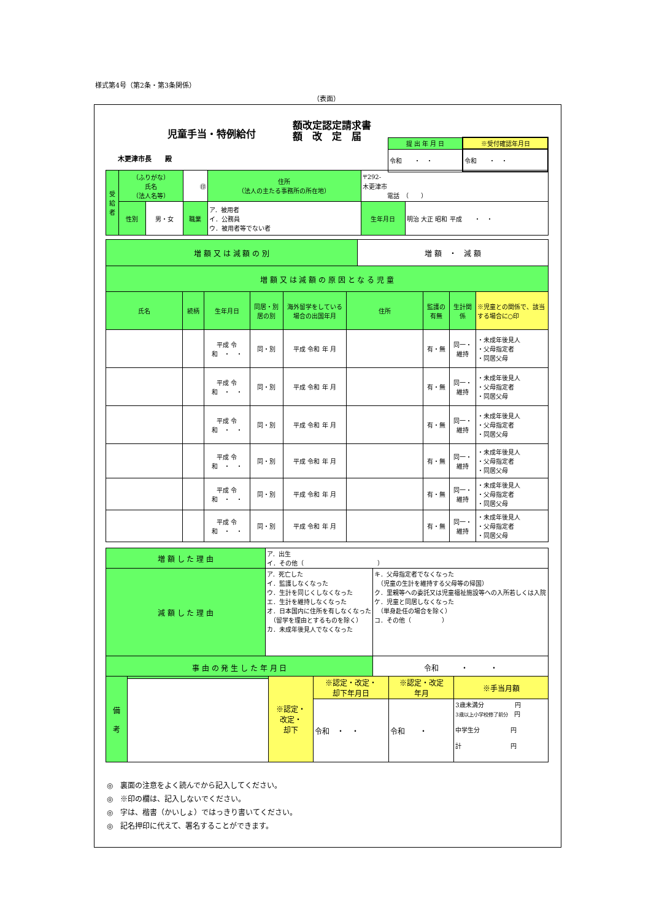様式第4号（第2条・第3条関係）
（表面）
児童手当・特例給付
額改定認定請求書
額　改　定　届
木更津市長　　殿
| 提 出 年 月 日 | ※受付確認年月日 |
| --- | --- |
| 令和 ・ ・ | 令和 ・ ・ |
| 受 給 者 | （ふりがな） 氏名 （法人名等） | | ㊞ | | 住所 （法人の主たる事務所の所在地） | 〒292- 木更津市 電話 （ ） | |
| | 性別 | 男・女 | 職業 | ア．被用者 イ．公務員 ウ．被用者等でない者 | | 生年月日 | 明治 大正 昭和 平成 ・ ・ |
| 増 額 又 は 減 額 の 別 | 増 額 ・ 減 額 |
| 増 額 又 は 減 額 の 原 因 と な る 児 童 | |
| 氏名 | 続柄 | 生年月日 | 同居・別居の別 | 海外留学をしている場合の出国年月 | 住所 | 監護の有無 | 生計関係 | ※児童との関係で、該当する場合に○印 |
| --- | --- | --- | --- | --- | --- | --- | --- | --- |
| | | 平成 令和 ・ ・ | 同・別 | 平成 令和 年 月 | | 有・無 | 同一・維持 | ・未成年後見人 ・父母指定者 ・同居父母 |
| | | 平成 令和 ・ ・ | 同・別 | 平成 令和 年 月 | | 有・無 | 同一・維持 | ・未成年後見人 ・父母指定者 ・同居父母 |
| | | 平成 令和 ・ ・ | 同・別 | 平成 令和 年 月 | | 有・無 | 同一・維持 | ・未成年後見人 ・父母指定者 ・同居父母 |
| | | 平成 令和 ・ ・ | 同・別 | 平成 令和 年 月 | | 有・無 | 同一・維持 | ・未成年後見人 ・父母指定者 ・同居父母 |
| | | 平成 令和 ・ ・ | 同・別 | 平成 令和 年 月 | | 有・無 | 同一・維持 | ・未成年後見人 ・父母指定者 ・同居父母 |
| | | 平成 令和 ・ ・ | 同・別 | 平成 令和 年 月 | | 有・無 | 同一・維持 | ・未成年後見人 ・父母指定者 ・同居父母 |
| 増 額 し た 理 由 | ア．出生 イ．その他（ ） | |
| 減 額 し た 理 由 | ア．死亡した イ．監護しなくなった ウ．生計を同じくしなくなった エ．生計を維持しなくなった オ．日本国内に住所を有しなくなった （留学を理由とするものを除く） カ．未成年後見人でなくなった | キ．父母指定者でなくなった （児童の生計を維持する父母等の帰国） ク．里親等への委託又は児童福祉施設等への入所若しくは入院 ケ．児童と同居しなくなった （単身赴任の場合を除く） コ．その他（ ） |
| 事 由 の 発 生 し た 年 月 日 | | 令和 ・ ・ |
| 備 考 | | ※認定・ 改定・ 却下 | ※認定・改定・ 却下年月日 | ※認定・改定 年月 | ※手当月額 |
| | | | 令和 ・ ・ | 令和 ・ | 3歳未満分 円 3歳以上小学校修了前分 円 中学生分 円 計 円 |
◎　裏面の注意をよく読んでから記入してください。
◎　※印の欄は、記入しないでください。
◎　字は、楷書（かいしょ）ではっきり書いてください。
◎　記名押印に代えて、署名することができます。